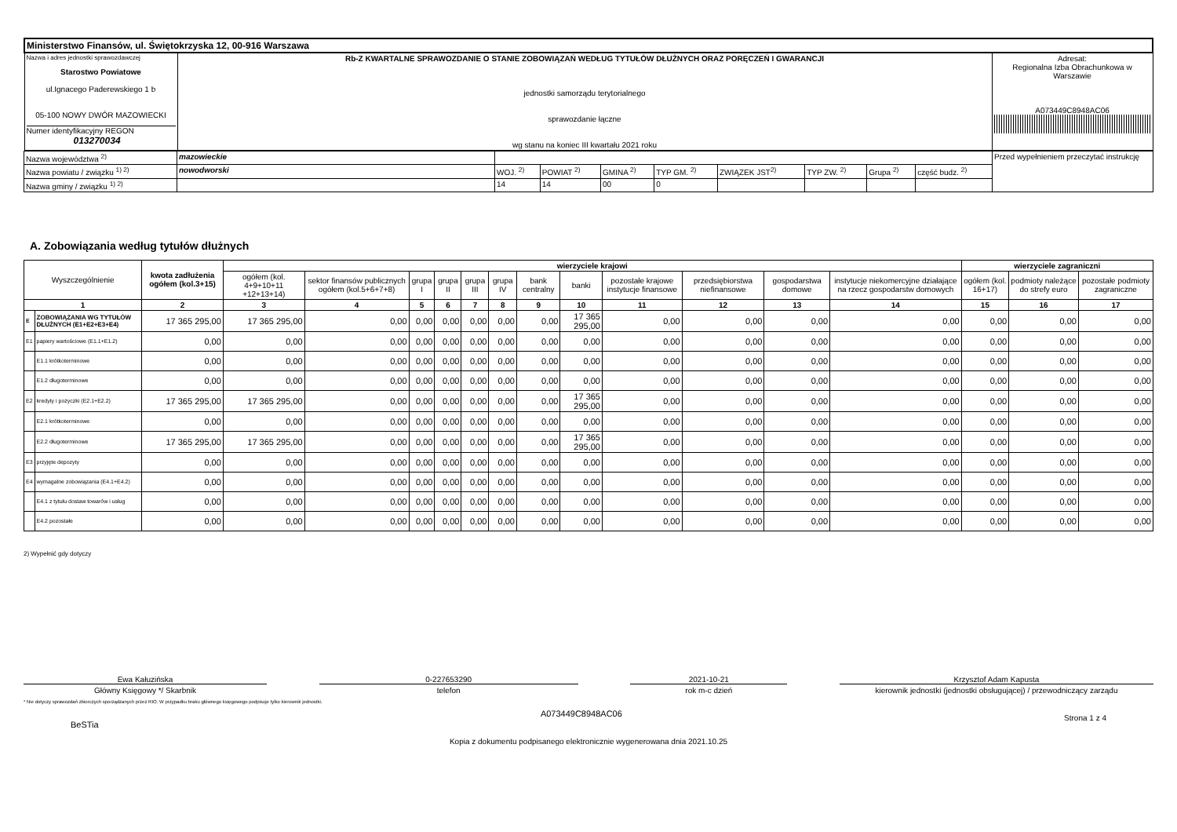| Ministerstwo Finansów, ul. Świętokrzyska 12, 00-916 Warszawa | | |
| Nazwa i adres jednostki sprawozdawczej Starostwo Powiatowe ul.Ignacego Paderewskiego 1 b 05-100 NOWY DWÓR MAZOWIECKI Numer identyfikacyjny REGON 013270034 | Rb-Z KWARTALNE SPRAWOZDANIE O STANIE ZOBOWIĄZAŃ WEDŁUG TYTUŁÓW DŁUŻNYCH ORAZ PORĘCZEŃ I GWARANCJI jednostki samorządu terytorialnego sprawozdanie łączne wg stanu na koniec III kwartału 2021 roku | Adresat: Regionalna Izba Obrachunkowa w Warszawie A073449C8948AC06 |
| Nazwa województwa <sup>2)</sup> | mazowieckie | | | | | | | | | Przed wypełnieniem przeczytać instrukcję |
| Nazwa powiatu / związku <sup>1) 2)</sup> | nowodworski | WOJ. <sup>2)</sup> | POWIAT <sup>2)</sup> | GMINA <sup>2)</sup> | TYP GM. <sup>2)</sup> | ZWIĄZEK JST<sup>2)</sup> | TYP ZW. <sup>2)</sup> | Grupa <sup>2)</sup> | część budz. <sup>2)</sup> | |
| Nazwa gminy / związku <sup>1) 2)</sup> | | 14 | 14 | 00 | 0 | | | | | |
A. Zobowiązania według tytułów dłużnych
| Wyszczególnienie | | kwota zadłużenia ogółem (kol.3+15) | wierzyciele krajowi | | | | | | | | | | | | wierzyciele zagraniczni | | |
| --- | --- | --- | --- | --- | --- | --- | --- | --- | --- | --- | --- | --- | --- | --- | --- | --- | --- |
| | | | ogółem (kol. 4+9+10+11 +12+13+14) | sektor finansów publicznych ogółem (kol.5+6+7+8) | grupa I | grupa II | grupa III | grupa IV | bank centralny | banki | pozostałe krajowe instytucje finansowe | przedsiębiorstwa niefinansowe | gospodarstwa domowe | instytucje niekomercyjne działające na rzecz gospodarstw domowych | ogółem (kol. 16+17) | podmioty należące do strefy euro | pozostałe podmioty zagraniczne |
| 1 | | 2 | 3 | 4 | 5 | 6 | 7 | 8 | 9 | 10 | 11 | 12 | 13 | 14 | 15 | 16 | 17 |
| E | ZOBOWIĄZANIA WG TYTUŁÓW DŁUŻNYCH (E1+E2+E3+E4) | 17 365 295,00 | 17 365 295,00 | 0,00 | 0,00 | 0,00 | 0,00 | 0,00 | 0,00 | 17 365 295,00 | 0,00 | 0,00 | 0,00 | 0,00 | 0,00 | 0,00 | 0,00 |
| E1 | papiery wartościowe (E1.1+E1.2) | 0,00 | 0,00 | 0,00 | 0,00 | 0,00 | 0,00 | 0,00 | 0,00 | 0,00 | 0,00 | 0,00 | 0,00 | 0,00 | 0,00 | 0,00 | 0,00 |
| | E1.1 krótkoterminowe | 0,00 | 0,00 | 0,00 | 0,00 | 0,00 | 0,00 | 0,00 | 0,00 | 0,00 | 0,00 | 0,00 | 0,00 | 0,00 | 0,00 | 0,00 | 0,00 |
| | E1.2 długoterminowe | 0,00 | 0,00 | 0,00 | 0,00 | 0,00 | 0,00 | 0,00 | 0,00 | 0,00 | 0,00 | 0,00 | 0,00 | 0,00 | 0,00 | 0,00 | 0,00 |
| E2 | kredyty i pożyczki (E2.1+E2.2) | 17 365 295,00 | 17 365 295,00 | 0,00 | 0,00 | 0,00 | 0,00 | 0,00 | 0,00 | 17 365 295,00 | 0,00 | 0,00 | 0,00 | 0,00 | 0,00 | 0,00 | 0,00 |
| | E2.1 krótkoterminowe | 0,00 | 0,00 | 0,00 | 0,00 | 0,00 | 0,00 | 0,00 | 0,00 | 0,00 | 0,00 | 0,00 | 0,00 | 0,00 | 0,00 | 0,00 | 0,00 |
| | E2.2 długoterminowe | 17 365 295,00 | 17 365 295,00 | 0,00 | 0,00 | 0,00 | 0,00 | 0,00 | 0,00 | 17 365 295,00 | 0,00 | 0,00 | 0,00 | 0,00 | 0,00 | 0,00 | 0,00 |
| E3 | przyjęte depozyty | 0,00 | 0,00 | 0,00 | 0,00 | 0,00 | 0,00 | 0,00 | 0,00 | 0,00 | 0,00 | 0,00 | 0,00 | 0,00 | 0,00 | 0,00 | 0,00 |
| E4 | wymagalne zobowiązania (E4.1+E4.2) | 0,00 | 0,00 | 0,00 | 0,00 | 0,00 | 0,00 | 0,00 | 0,00 | 0,00 | 0,00 | 0,00 | 0,00 | 0,00 | 0,00 | 0,00 | 0,00 |
| | E4.1 z tytułu dostaw towarów i usług | 0,00 | 0,00 | 0,00 | 0,00 | 0,00 | 0,00 | 0,00 | 0,00 | 0,00 | 0,00 | 0,00 | 0,00 | 0,00 | 0,00 | 0,00 | 0,00 |
| | E4.2 pozostałe | 0,00 | 0,00 | 0,00 | 0,00 | 0,00 | 0,00 | 0,00 | 0,00 | 0,00 | 0,00 | 0,00 | 0,00 | 0,00 | 0,00 | 0,00 | 0,00 |
2) Wypełnić gdy dotyczy
Ewa Kałuzińska
Główny Księgowy */ Skarbnik
0-227653290
telefon
2021-10-21
rok m-c dzień
Krzysztof Adam Kapusta
kierownik jednostki (jednostki obsługującej) / przewodniczący zarządu
* Nie dotyczy sprawozdań zbiorczych sporządzanych przez RIO. W przypadku braku głównego księgowego podpisuje tylko kierownik jednostki.
BeSTia A073449C8948AC06 Strona 1 z 4
Kopia z dokumentu podpisanego elektronicznie wygenerowana dnia 2021.10.25